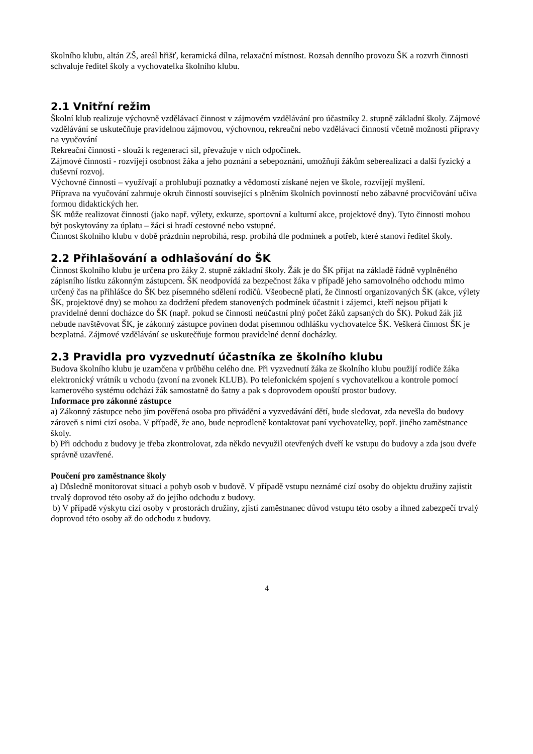školního klubu, altán ZŠ, areál hřišť, keramická dílna, relaxační místnost. Rozsah denního provozu ŠK a rozvrh činnosti schvaluje ředitel školy a vychovatelka školního klubu.
2.1 Vnitřní režim
Školní klub realizuje výchovně vzdělávací činnost v zájmovém vzdělávání pro účastníky 2. stupně základní školy. Zájmové vzdělávání se uskutečňuje pravidelnou zájmovou, výchovnou, rekreační nebo vzdělávací činností včetně možnosti přípravy na vyučování
Rekreační činnosti - slouží k regeneraci sil, převažuje v nich odpočinek.
Zájmové činnosti - rozvíjejí osobnost žáka a jeho poznání a sebepoznání, umožňují žákům seberealizaci a další fyzický a duševní rozvoj.
Výchovné činnosti – využívají a prohlubují poznatky a vědomostí získané nejen ve škole, rozvíjejí myšlení.
Příprava na vyučování zahrnuje okruh činností související s plněním školních povinností nebo zábavné procvičování učiva formou didaktických her.
ŠK může realizovat činnosti (jako např. výlety, exkurze, sportovní a kulturní akce, projektové dny). Tyto činnosti mohou být poskytovány za úplatu – žáci si hradí cestovné nebo vstupné.
Činnost školního klubu v době prázdnin neprobíhá, resp. probíhá dle podmínek a potřeb, které stanoví ředitel školy.
2.2 Přihlašování a odhlašování do ŠK
Činnost školního klubu je určena pro žáky 2. stupně základní školy. Žák je do ŠK přijat na základě řádně vyplněného zápisního lístku zákonným zástupcem. ŠK neodpovídá za bezpečnost žáka v případě jeho samovolného odchodu mimo určený čas na přihlášce do ŠK bez písemného sdělení rodičů. Všeobecně platí, že činností organizovaných ŠK (akce, výlety ŠK, projektové dny) se mohou za dodržení předem stanovených podmínek účastnit i zájemci, kteří nejsou přijati k pravidelné denní docházce do ŠK (např. pokud se činnosti neúčastní plný počet žáků zapsaných do ŠK). Pokud žák již nebude navštěvovat ŠK, je zákonný zástupce povinen dodat písemnou odhlášku vychovatelce ŠK. Veškerá činnost ŠK je bezplatná. Zájmové vzdělávání se uskutečňuje formou pravidelné denní docházky.
2.3 Pravidla pro vyzvednutí účastníka ze školního klubu
Budova školního klubu je uzamčena v průběhu celého dne. Při vyzvednutí žáka ze školního klubu použijí rodiče žáka elektronický vrátník u vchodu (zvoní na zvonek KLUB). Po telefonickém spojení s vychovatelkou a kontrole pomocí kamerového systému odchází žák samostatně do šatny a pak s doprovodem opouští prostor budovy.
Informace pro zákonné zástupce
a) Zákonný zástupce nebo jím pověřená osoba pro přivádění a vyzvedávání dětí, bude sledovat, zda nevešla do budovy zároveň s nimi cizí osoba. V případě, že ano, bude neprodleně kontaktovat paní vychovatelky, popř. jiného zaměstnance školy.
b) Při odchodu z budovy je třeba zkontrolovat, zda někdo nevyužil otevřených dveří ke vstupu do budovy a zda jsou dveře správně uzavřené.
Poučení pro zaměstnance školy
a) Důsledně monitorovat situaci a pohyb osob v budově. V případě vstupu neznámé cizí osoby do objektu družiny zajistit trvalý doprovod této osoby až do jejího odchodu z budovy.
b) V případě výskytu cizí osoby v prostorách družiny, zjistí zaměstnanec důvod vstupu této osoby a ihned zabezpečí trvalý doprovod této osoby až do odchodu z budovy.
4